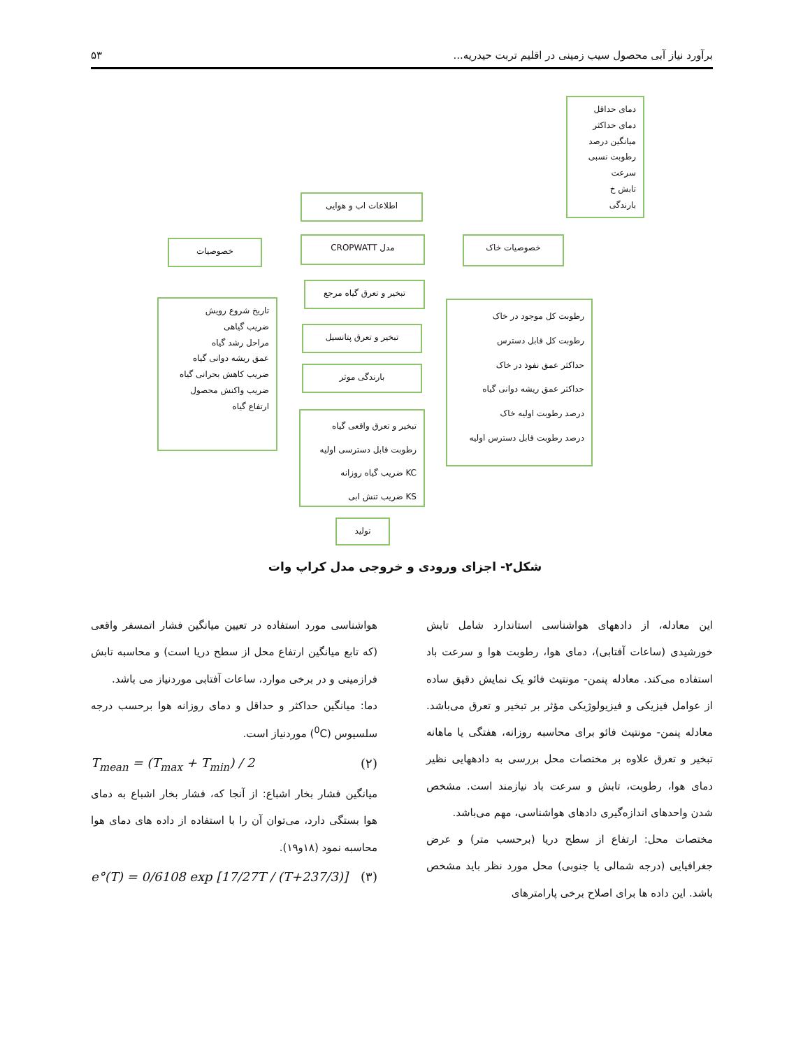برآورد نیاز آبی محصول سیب زمینی در اقلیم تربت حیدریه... ۵۳
دمای حداقل
دمای حداکثر
میانگین درصد
رطوبت نسبی
سرعت
تابش خ
بارندگی
اطلاعات اب و هوایی
خصوصیات مدل CROPWATT خصوصیات خاک
تبخیر و تعرق گیاه مرجع
تبخیر و تعرق پتانسیل
بارندگی موثر
تاریخ شروع رویش
ضریب گیاهی
مراحل رشد گیاه
عمق ریشه دوانی گیاه
ضریب کاهش بحرانی گیاه
ضریب واکنش محصول
ارتفاع گیاه
رطوبت کل موجود در خاک
رطوبت کل قابل دسترس
حداکثر عمق نفوذ در خاک
حداکثر عمق ریشه دوانی گیاه
درصد رطوبت اولیه خاک
درصد رطوبت قابل دسترس اولیه
تبخیر و تعرق واقعی گیاه
رطوبت قابل دسترسی اولیه
KC ضریب گیاه روزانه
KS ضریب تنش ابی
تولید
شکل۲- اجزای ورودی و خروجی مدل کراپ وات
این معادله، از دادههای هواشناسی استاندارد شامل تابش خورشیدی (ساعات آفتابی)، دمای هوا، رطوبت هوا و سرعت باد استفاده می‌کند. معادله پنمن- مونتیث فائو یک نمایش دقیق ساده از عوامل فیزیکی و فیزیولوژیکی مؤثر بر تبخیر و تعرق می‌باشد. معادله پنمن- مونتیث فائو برای محاسبه روزانه، هفتگی یا ماهانه تبخیر و تعرق علاوه بر مختصات محل بررسی به دادههایی نظیر دمای هوا، رطوبت، تابش و سرعت باد نیازمند است. مشخص شدن واحدهای اندازه‌گیری دادهای هواشناسی، مهم می‌باشد.
مختصات محل: ارتفاع از سطح دریا (برحسب متر) و عرض جغرافیایی (درجه شمالی یا جنوبی) محل مورد نظر باید مشخص باشد. این داده ها برای اصلاح برخی پارامترهای
هواشناسی مورد استفاده در تعیین میانگین فشار اتمسفر واقعی (که تابع میانگین ارتفاع محل از سطح دریا است) و محاسبه تابش فرازمینی و در برخی موارد، ساعات آفتابی موردنیاز می باشد.
دما: میانگین حداکثر و حداقل و دمای روزانه هوا برحسب درجه سلسیوس (<sup>0</sup>C) موردنیاز است.
T<sub>mean</sub> = (T<sub>max</sub> + T<sub>min</sub>) / 2 (۲)
میانگین فشار بخار اشباع: از آنجا که، فشار بخار اشباع به دمای هوا بستگی دارد، می‌توان آن را با استفاده از داده های دمای هوا محاسبه نمود (۱۸و۱۹).
e°(T) = 0/6108 exp [17/27T / (T+237/3)] (۳)